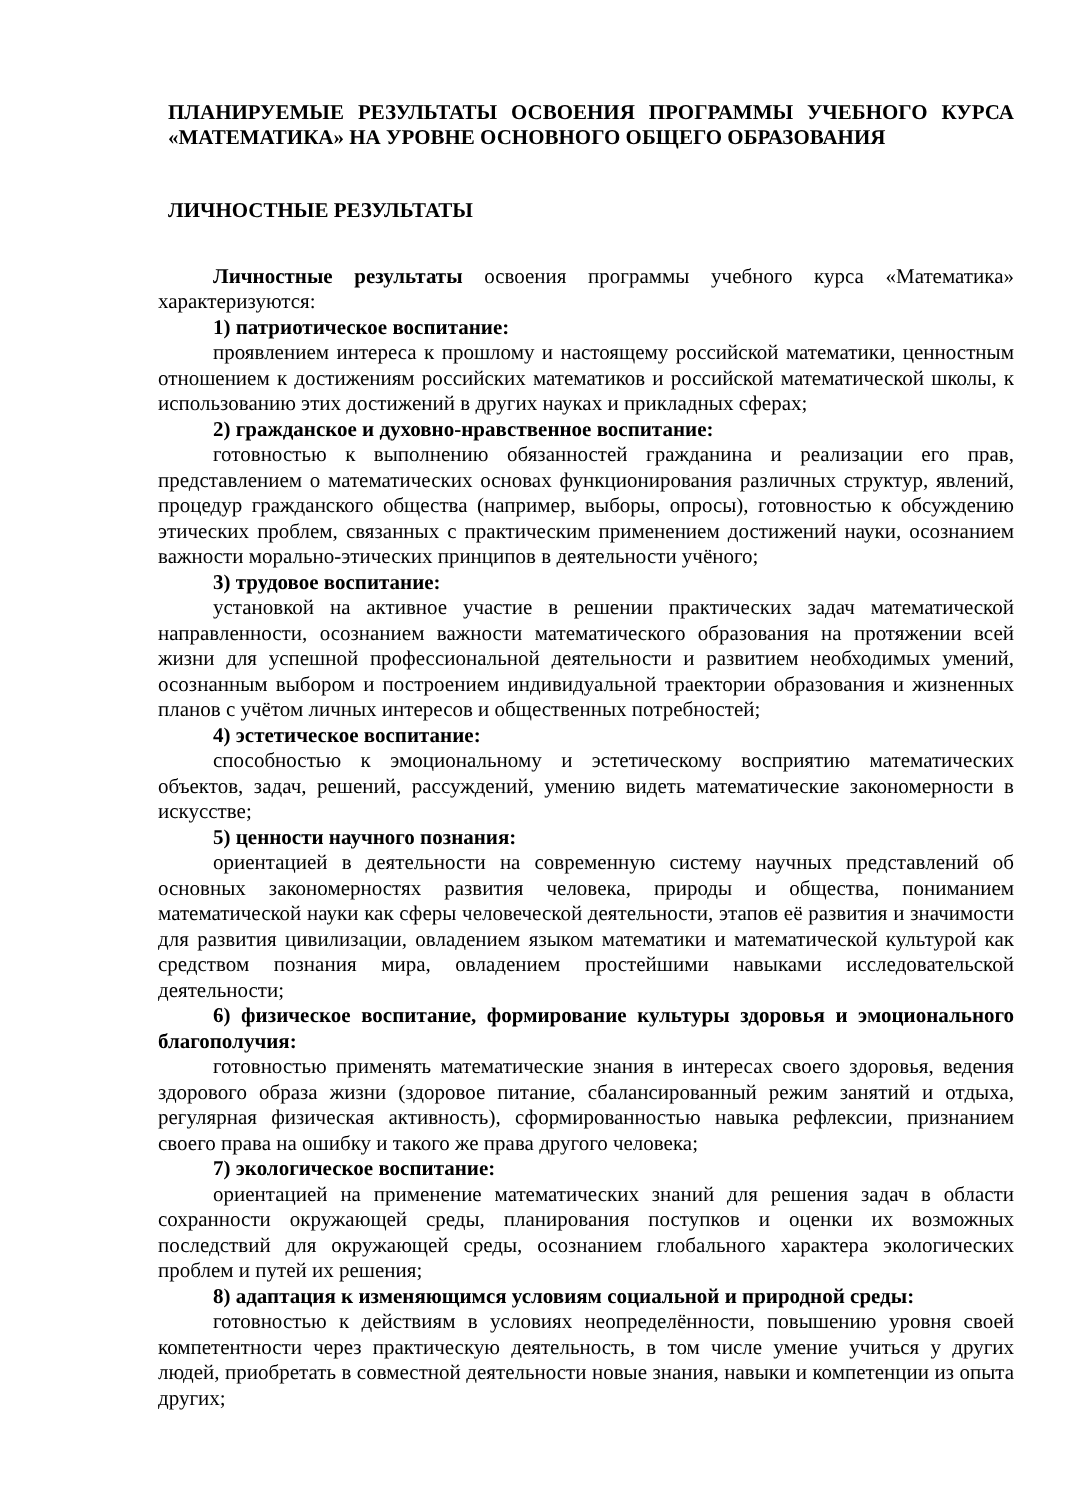ПЛАНИРУЕМЫЕ РЕЗУЛЬТАТЫ ОСВОЕНИЯ ПРОГРАММЫ УЧЕБНОГО КУРСА «МАТЕМАТИКА» НА УРОВНЕ ОСНОВНОГО ОБЩЕГО ОБРАЗОВАНИЯ
ЛИЧНОСТНЫЕ РЕЗУЛЬТАТЫ
Личностные результаты освоения программы учебного курса «Математика» характеризуются:
1) патриотическое воспитание:
проявлением интереса к прошлому и настоящему российской математики, ценностным отношением к достижениям российских математиков и российской математической школы, к использованию этих достижений в других науках и прикладных сферах;
2) гражданское и духовно-нравственное воспитание:
готовностью к выполнению обязанностей гражданина и реализации его прав, представлением о математических основах функционирования различных структур, явлений, процедур гражданского общества (например, выборы, опросы), готовностью к обсуждению этических проблем, связанных с практическим применением достижений науки, осознанием важности морально-этических принципов в деятельности учёного;
3) трудовое воспитание:
установкой на активное участие в решении практических задач математической направленности, осознанием важности математического образования на протяжении всей жизни для успешной профессиональной деятельности и развитием необходимых умений, осознанным выбором и построением индивидуальной траектории образования и жизненных планов с учётом личных интересов и общественных потребностей;
4) эстетическое воспитание:
способностью к эмоциональному и эстетическому восприятию математических объектов, задач, решений, рассуждений, умению видеть математические закономерности в искусстве;
5) ценности научного познания:
ориентацией в деятельности на современную систему научных представлений об основных закономерностях развития человека, природы и общества, пониманием математической науки как сферы человеческой деятельности, этапов её развития и значимости для развития цивилизации, овладением языком математики и математической культурой как средством познания мира, овладением простейшими навыками исследовательской деятельности;
6) физическое воспитание, формирование культуры здоровья и эмоционального благополучия:
готовностью применять математические знания в интересах своего здоровья, ведения здорового образа жизни (здоровое питание, сбалансированный режим занятий и отдыха, регулярная физическая активность), сформированностью навыка рефлексии, признанием своего права на ошибку и такого же права другого человека;
7) экологическое воспитание:
ориентацией на применение математических знаний для решения задач в области сохранности окружающей среды, планирования поступков и оценки их возможных последствий для окружающей среды, осознанием глобального характера экологических проблем и путей их решения;
8) адаптация к изменяющимся условиям социальной и природной среды:
готовностью к действиям в условиях неопределённости, повышению уровня своей компетентности через практическую деятельность, в том числе умение учиться у других людей, приобретать в совместной деятельности новые знания, навыки и компетенции из опыта других;